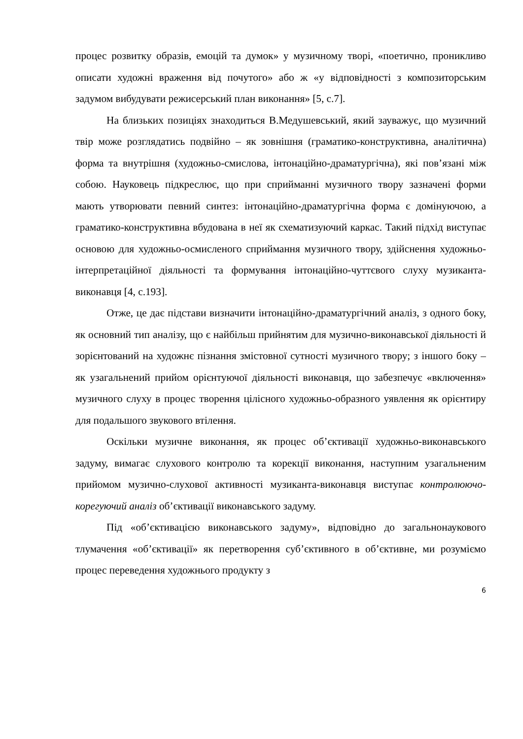процес розвитку образів, емоцій та думок» у музичному творі, «поетично, проникливо описати художні враження від почутого» або ж «у відповідності з композиторським задумом вибудувати режисерський план виконання» [5, с.7].
На близьких позиціях знаходиться В.Медушевський, який зауважує, що музичний твір може розглядатись подвійно – як зовнішня (граматико-конструктивна, аналітична) форма та внутрішня (художньо-смислова, інтонаційно-драматургічна), які пов’язані між собою. Науковець підкреслює, що при сприйманні музичного твору зазначені форми мають утворювати певний синтез: інтонаційно-драматургічна форма є домінуючою, а граматико-конструктивна вбудована в неї як схематизуючий каркас. Такий підхід виступає основою для художньо-осмисленого сприймання музичного твору, здійснення художньо-інтерпретаційної діяльності та формування інтонаційно-чуттєвого слуху музиканта-виконавця [4, с.193].
Отже, це дає підстави визначити інтонаційно-драматургічний аналіз, з одного боку, як основний тип аналізу, що є найбільш прийнятим для музично-виконавської діяльності й зорієнтований на художнє пізнання змістовної сутності музичного твору; з іншого боку – як узагальнений прийом орієнтуючої діяльності виконавця, що забезпечує «включення» музичного слуху в процес творення цілісного художньо-образного уявлення як орієнтиру для подальшого звукового втілення.
Оскільки музичне виконання, як процес об’єктивації художньо-виконавського задуму, вимагає слухового контролю та корекції виконання, наступним узагальненим прийомом музично-слухової активності музиканта-виконавця виступає контролюючо-корегуючий аналіз об’єктивації виконавського задуму.
Під «об’єктивацією виконавського задуму», відповідно до загальнонаукового тлумачення «об’єктивації» як перетворення суб’єктивного в об’єктивне, ми розуміємо процес переведення художнього продукту з
6